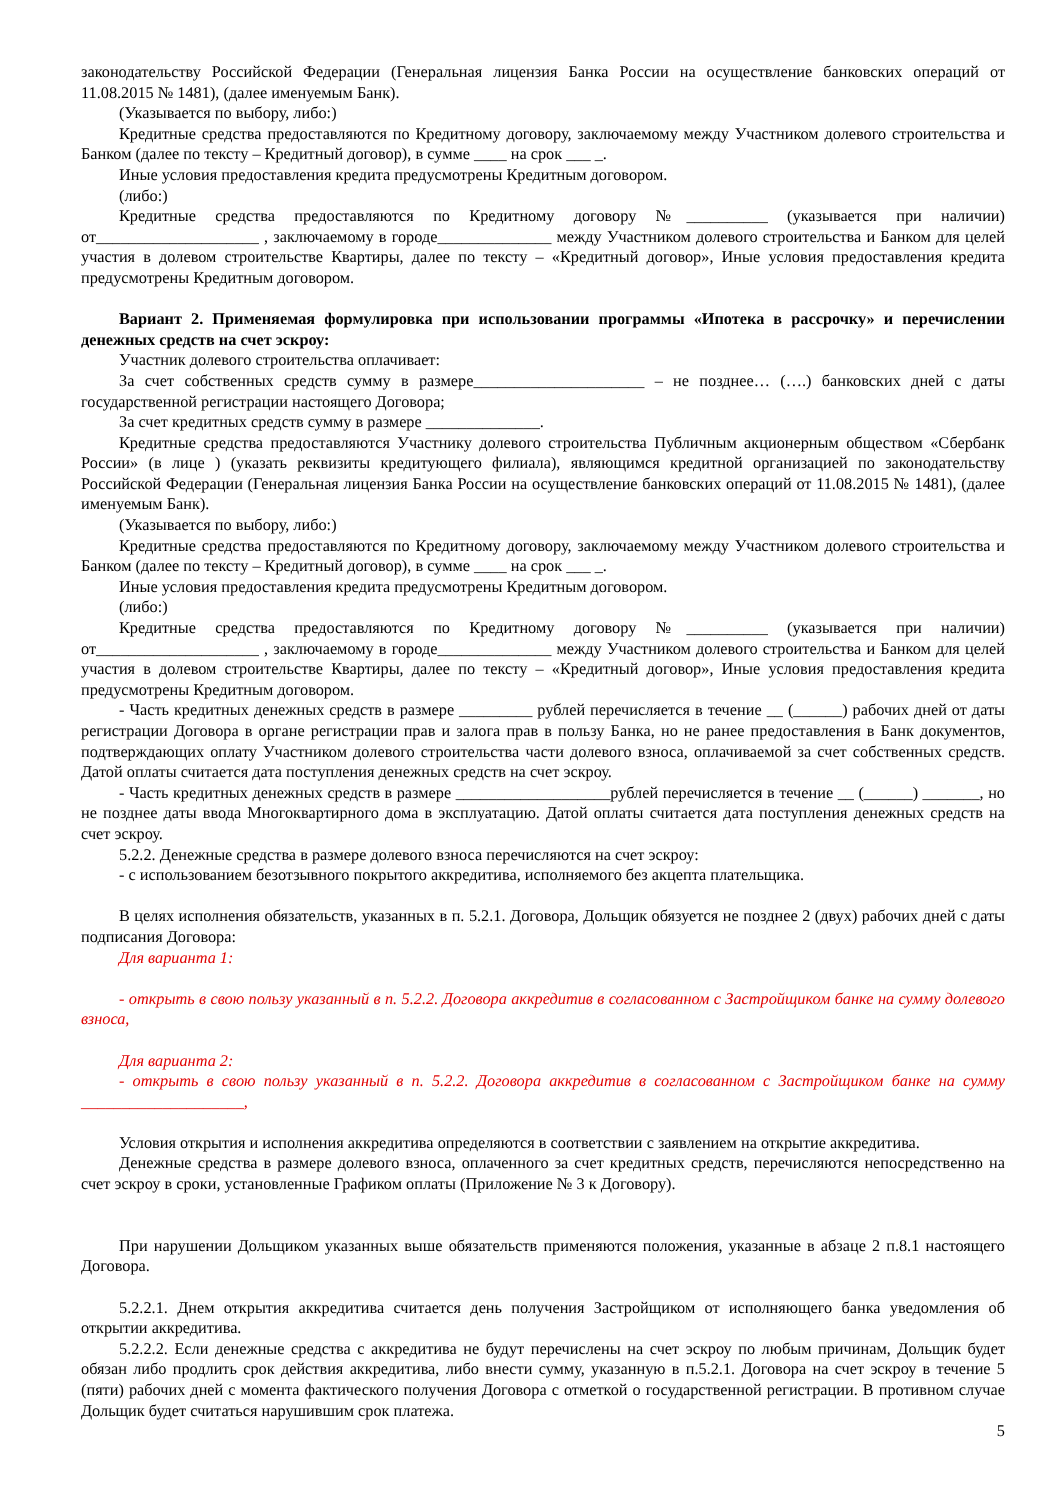законодательству Российской Федерации (Генеральная лицензия Банка России на осуществление банковских операций от 11.08.2015 № 1481), (далее именуемым Банк).
(Указывается по выбору, либо:)
Кредитные средства предоставляются по Кредитному договору, заключаемому между Участником долевого строительства и Банком (далее по тексту – Кредитный договор), в сумме ____ на срок ___ _.
Иные условия предоставления кредита предусмотрены Кредитным договором.
(либо:)
Кредитные средства предоставляются по Кредитному договору №__________ (указывается при наличии) от____________________ , заключаемому в городе______________ между Участником долевого строительства и Банком для целей участия в долевом строительстве Квартиры, далее по тексту – «Кредитный договор», Иные условия предоставления кредита предусмотрены Кредитным договором.
Вариант 2. Применяемая формулировка при использовании программы «Ипотека в рассрочку» и перечислении денежных средств на счет эскроу:
Участник долевого строительства оплачивает:
За счет собственных средств сумму в размере_____________________ – не позднее… (….) банковских дней с даты государственной регистрации настоящего Договора;
За счет кредитных средств сумму в размере ______________.
Кредитные средства предоставляются Участнику долевого строительства Публичным акционерным обществом «Сбербанк России» (в лице ) (указать реквизиты кредитующего филиала), являющимся кредитной организацией по законодательству Российской Федерации (Генеральная лицензия Банка России на осуществление банковских операций от 11.08.2015 № 1481), (далее именуемым Банк).
(Указывается по выбору, либо:)
Кредитные средства предоставляются по Кредитному договору, заключаемому между Участником долевого строительства и Банком (далее по тексту – Кредитный договор), в сумме ____ на срок ___ _.
Иные условия предоставления кредита предусмотрены Кредитным договором.
(либо:)
Кредитные средства предоставляются по Кредитному договору №__________ (указывается при наличии) от____________________ , заключаемому в городе______________ между Участником долевого строительства и Банком для целей участия в долевом строительстве Квартиры, далее по тексту – «Кредитный договор», Иные условия предоставления кредита предусмотрены Кредитным договором.
- Часть кредитных денежных средств в размере _________ рублей перечисляется в течение __ (______) рабочих дней от даты регистрации Договора в органе регистрации прав и залога прав в пользу Банка, но не ранее предоставления в Банк документов, подтверждающих оплату Участником долевого строительства части долевого взноса, оплачиваемой за счет собственных средств. Датой оплаты считается дата поступления денежных средств на счет эскроу.
- Часть кредитных денежных средств в размере ___________________рублей перечисляется в течение __ (______) _______, но не позднее даты ввода Многоквартирного дома в эксплуатацию. Датой оплаты считается дата поступления денежных средств на счет эскроу.
5.2.2. Денежные средства в размере долевого взноса перечисляются на счет эскроу:
- с использованием безотзывного покрытого аккредитива, исполняемого без акцепта плательщика.
В целях исполнения обязательств, указанных в п. 5.2.1. Договора, Дольщик обязуется не позднее 2 (двух) рабочих дней с даты подписания Договора:
Для варианта 1:
- открыть в свою пользу указанный в п. 5.2.2. Договора аккредитив в согласованном с Застройщиком банке на сумму долевого взноса,
Для варианта 2:
- открыть в свою пользу указанный в п. 5.2.2. Договора аккредитив в согласованном с Застройщиком банке на сумму ____________________,
Условия открытия и исполнения аккредитива определяются в соответствии с заявлением на открытие аккредитива.
Денежные средства в размере долевого взноса, оплаченного за счет кредитных средств, перечисляются непосредственно на счет эскроу в сроки, установленные Графиком оплаты (Приложение № 3 к Договору).
При нарушении Дольщиком указанных выше обязательств применяются положения, указанные в абзаце 2 п.8.1 настоящего Договора.
5.2.2.1. Днем открытия аккредитива считается день получения Застройщиком от исполняющего банка уведомления об открытии аккредитива.
5.2.2.2. Если денежные средства с аккредитива не будут перечислены на счет эскроу по любым причинам, Дольщик будет обязан либо продлить срок действия аккредитива, либо внести сумму, указанную в п.5.2.1. Договора на счет эскроу в течение 5 (пяти) рабочих дней с момента фактического получения Договора с отметкой о государственной регистрации. В противном случае Дольщик будет считаться нарушившим срок платежа.
5